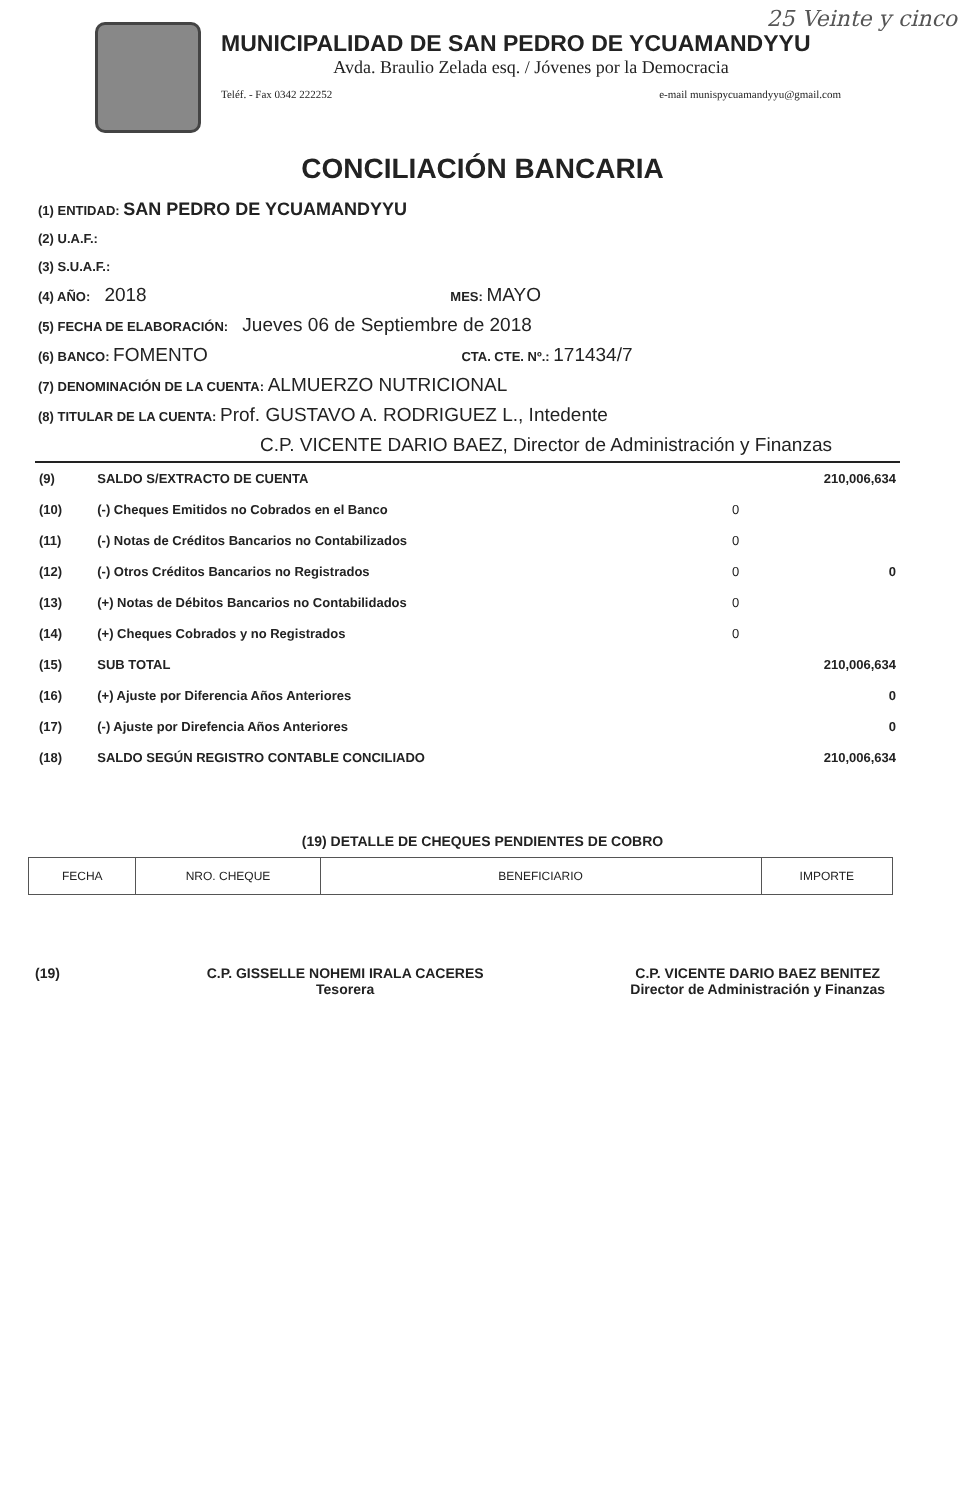25 Veinte y cinco
MUNICIPALIDAD DE SAN PEDRO DE YCUAMANDYYU
Avda. Braulio Zelada esq. / Jóvenes por la Democracia
Teléf. - Fax 0342 222252 e-mail munispycuamandyyu@gmail.com
CONCILIACIÓN BANCARIA
(1) ENTIDAD: SAN PEDRO DE YCUAMANDYYU
(2) U.A.F.:
(3) S.U.A.F.:
(4) AÑO: 2018 MES: MAYO
(5) FECHA DE ELABORACIÓN: Jueves 06 de Septiembre de 2018
(6) BANCO: FOMENTO CTA. CTE. Nº.: 171434/7
(7) DENOMINACIÓN DE LA CUENTA: ALMUERZO NUTRICIONAL
(8) TITULAR DE LA CUENTA: Prof. GUSTAVO A. RODRIGUEZ L., Intedente
C.P. VICENTE DARIO BAEZ, Director de Administración y Finanzas
| (9) | SALDO S/EXTRACTO DE CUENTA | | 210,006,634 |
| (10) | (-) Cheques Emitidos no Cobrados en el Banco | 0 | |
| (11) | (-) Notas de Créditos Bancarios no Contabilizados | 0 | |
| (12) | (-) Otros Créditos Bancarios no Registrados | 0 | 0 |
| (13) | (+) Notas de Débitos Bancarios no Contabilidados | 0 | |
| (14) | (+) Cheques Cobrados y no Registrados | 0 | |
| (15) | SUB TOTAL | | 210,006,634 |
| (16) | (+) Ajuste por Diferencia Años Anteriores | | 0 |
| (17) | (-) Ajuste por Direfencia Años Anteriores | | 0 |
| (18) | SALDO SEGÚN REGISTRO CONTABLE CONCILIADO | | 210,006,634 |
(19) DETALLE DE CHEQUES PENDIENTES DE COBRO
| FECHA | NRO. CHEQUE | BENEFICIARIO | IMPORTE |
| --- | --- | --- | --- |
(19) C.P. GISSELLE NOHEMI IRALA CACERES
Tesorera
C.P. VICENTE DARIO BAEZ BENITEZ
Director de Administración y Finanzas